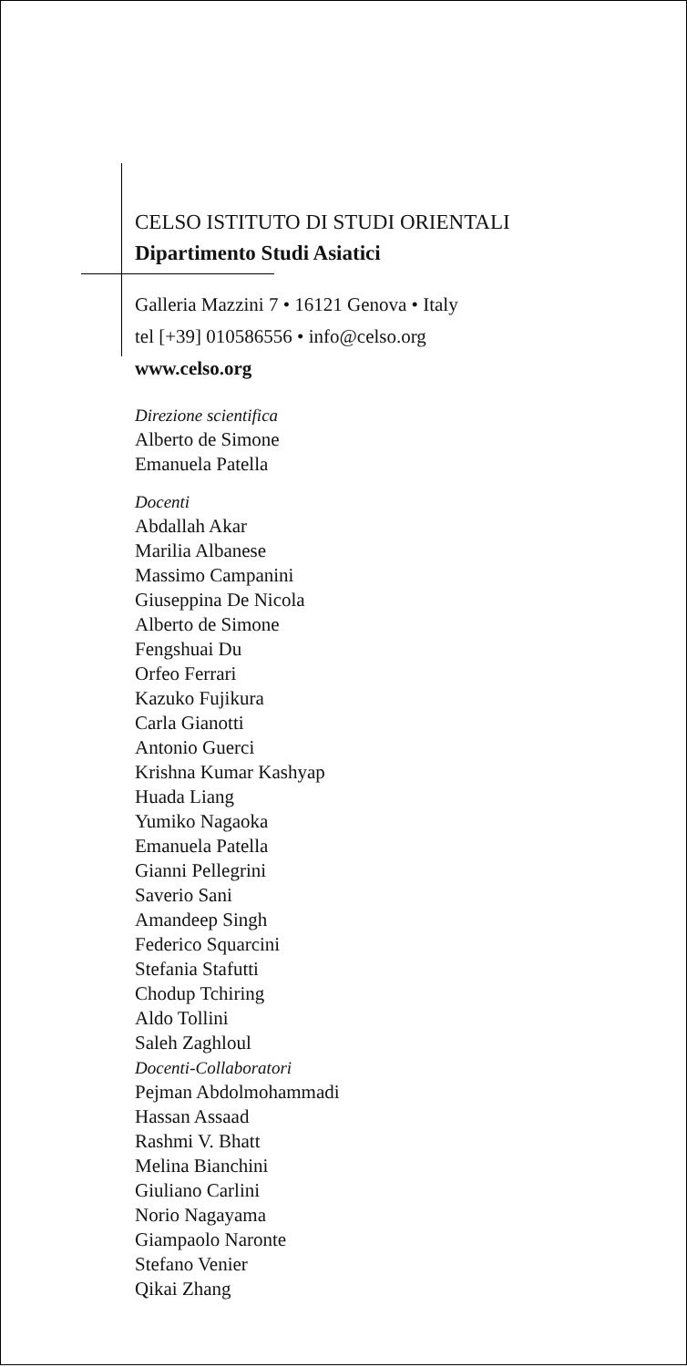CELSO ISTITUTO DI STUDI ORIENTALI
Dipartimento Studi Asiatici
Galleria Mazzini 7 • 16121 Genova • Italy
tel [+39] 010586556 • info@celso.org
www.celso.org
Direzione scientifica
Alberto de Simone
Emanuela Patella
Docenti
Abdallah Akar
Marilia Albanese
Massimo Campanini
Giuseppina De Nicola
Alberto de Simone
Fengshuai Du
Orfeo Ferrari
Kazuko Fujikura
Carla Gianotti
Antonio Guerci
Krishna Kumar Kashyap
Huada Liang
Yumiko Nagaoka
Emanuela Patella
Gianni Pellegrini
Saverio Sani
Amandeep Singh
Federico Squarcini
Stefania Stafutti
Chodup Tchiring
Aldo Tollini
Saleh Zaghloul
Docenti-Collaboratori
Pejman Abdolmohammadi
Hassan Assaad
Rashmi V. Bhatt
Melina Bianchini
Giuliano Carlini
Norio Nagayama
Giampaolo Naronte
Stefano Venier
Qikai Zhang